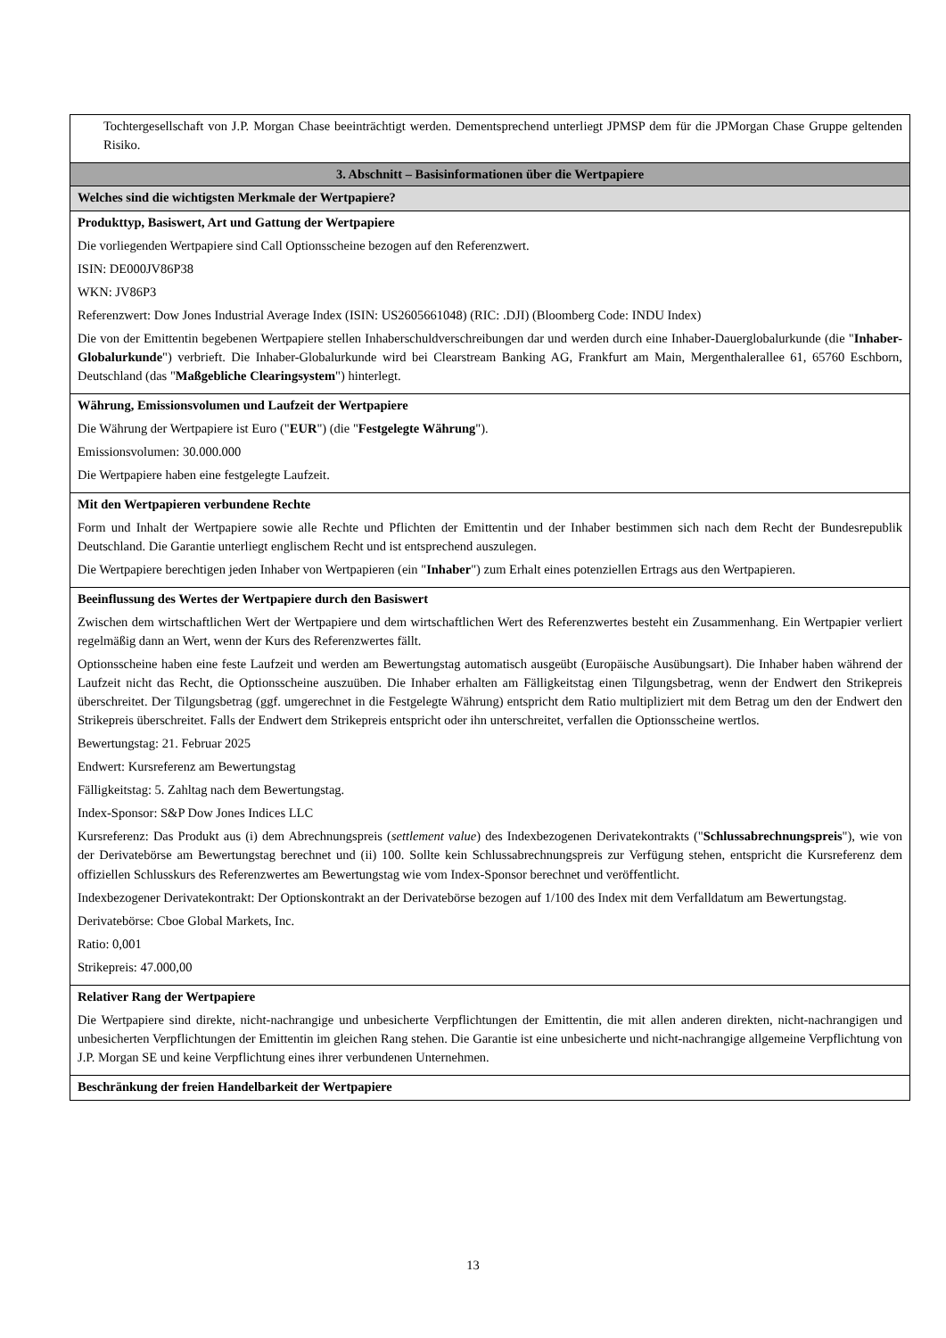| Tochtergesellschaft von J.P. Morgan Chase beeinträchtigt werden. Dementsprechend unterliegt JPMSP dem für die JPMorgan Chase Gruppe geltenden Risiko. |
| 3. Abschnitt – Basisinformationen über die Wertpapiere |
| Welches sind die wichtigsten Merkmale der Wertpapiere? |
| Produkttyp, Basiswert, Art und Gattung der Wertpapiere Die vorliegenden Wertpapiere sind Call Optionsscheine bezogen auf den Referenzwert. ISIN: DE000JV86P38 WKN: JV86P3 Referenzwert: Dow Jones Industrial Average Index (ISIN: US2605661048) (RIC: .DJI) (Bloomberg Code: INDU Index) Die von der Emittentin begebenen Wertpapiere stellen Inhaberschuldverschreibungen dar und werden durch eine Inhaber-Dauerglobalurkunde (die " Inhaber-Globalurkunde ") verbrieft. Die Inhaber-Globalurkunde wird bei Clearstream Banking AG, Frankfurt am Main, Mergenthalerallee 61, 65760 Eschborn, Deutschland (das " Maßgebliche Clearingsystem ") hinterlegt. |
| Währung, Emissionsvolumen und Laufzeit der Wertpapiere Die Währung der Wertpapiere ist Euro (" EUR ") (die " Festgelegte Währung "). Emissionsvolumen: 30.000.000 Die Wertpapiere haben eine festgelegte Laufzeit. |
| Mit den Wertpapieren verbundene Rechte Form und Inhalt der Wertpapiere sowie alle Rechte und Pflichten der Emittentin und der Inhaber bestimmen sich nach dem Recht der Bundesrepublik Deutschland. Die Garantie unterliegt englischem Recht und ist entsprechend auszulegen. Die Wertpapiere berechtigen jeden Inhaber von Wertpapieren (ein " Inhaber ") zum Erhalt eines potenziellen Ertrags aus den Wertpapieren. |
| Beeinflussung des Wertes der Wertpapiere durch den Basiswert Zwischen dem wirtschaftlichen Wert der Wertpapiere und dem wirtschaftlichen Wert des Referenzwertes besteht ein Zusammenhang. Ein Wertpapier verliert regelmäßig dann an Wert, wenn der Kurs des Referenzwertes fällt. Optionsscheine haben eine feste Laufzeit und werden am Bewertungstag automatisch ausgeübt (Europäische Ausübungsart). Die Inhaber haben während der Laufzeit nicht das Recht, die Optionsscheine auszuüben. Die Inhaber erhalten am Fälligkeitstag einen Tilgungsbetrag, wenn der Endwert den Strikepreis überschreitet. Der Tilgungsbetrag (ggf. umgerechnet in die Festgelegte Währung) entspricht dem Ratio multipliziert mit dem Betrag um den der Endwert den Strikepreis überschreitet. Falls der Endwert dem Strikepreis entspricht oder ihn unterschreitet, verfallen die Optionsscheine wertlos. Bewertungstag: 21. Februar 2025 Endwert: Kursreferenz am Bewertungstag Fälligkeitstag: 5. Zahltag nach dem Bewertungstag. Index-Sponsor: S&P Dow Jones Indices LLC Kursreferenz: Das Produkt aus (i) dem Abrechnungspreis ( settlement value ) des Indexbezogenen Derivatekontrakts (" Schlussabrechnungspreis "), wie von der Derivatebörse am Bewertungstag berechnet und (ii) 100. Sollte kein Schlussabrechnungspreis zur Verfügung stehen, entspricht die Kursreferenz dem offiziellen Schlusskurs des Referenzwertes am Bewertungstag wie vom Index-Sponsor berechnet und veröffentlicht. Indexbezogener Derivatekontrakt: Der Optionskontrakt an der Derivatebörse bezogen auf 1/100 des Index mit dem Verfalldatum am Bewertungstag. Derivatebörse: Cboe Global Markets, Inc. Ratio: 0,001 Strikepreis: 47.000,00 |
| Relativer Rang der Wertpapiere Die Wertpapiere sind direkte, nicht-nachrangige und unbesicherte Verpflichtungen der Emittentin, die mit allen anderen direkten, nicht-nachrangigen und unbesicherten Verpflichtungen der Emittentin im gleichen Rang stehen. Die Garantie ist eine unbesicherte und nicht-nachrangige allgemeine Verpflichtung von J.P. Morgan SE und keine Verpflichtung eines ihrer verbundenen Unternehmen. |
| Beschränkung der freien Handelbarkeit der Wertpapiere |
13